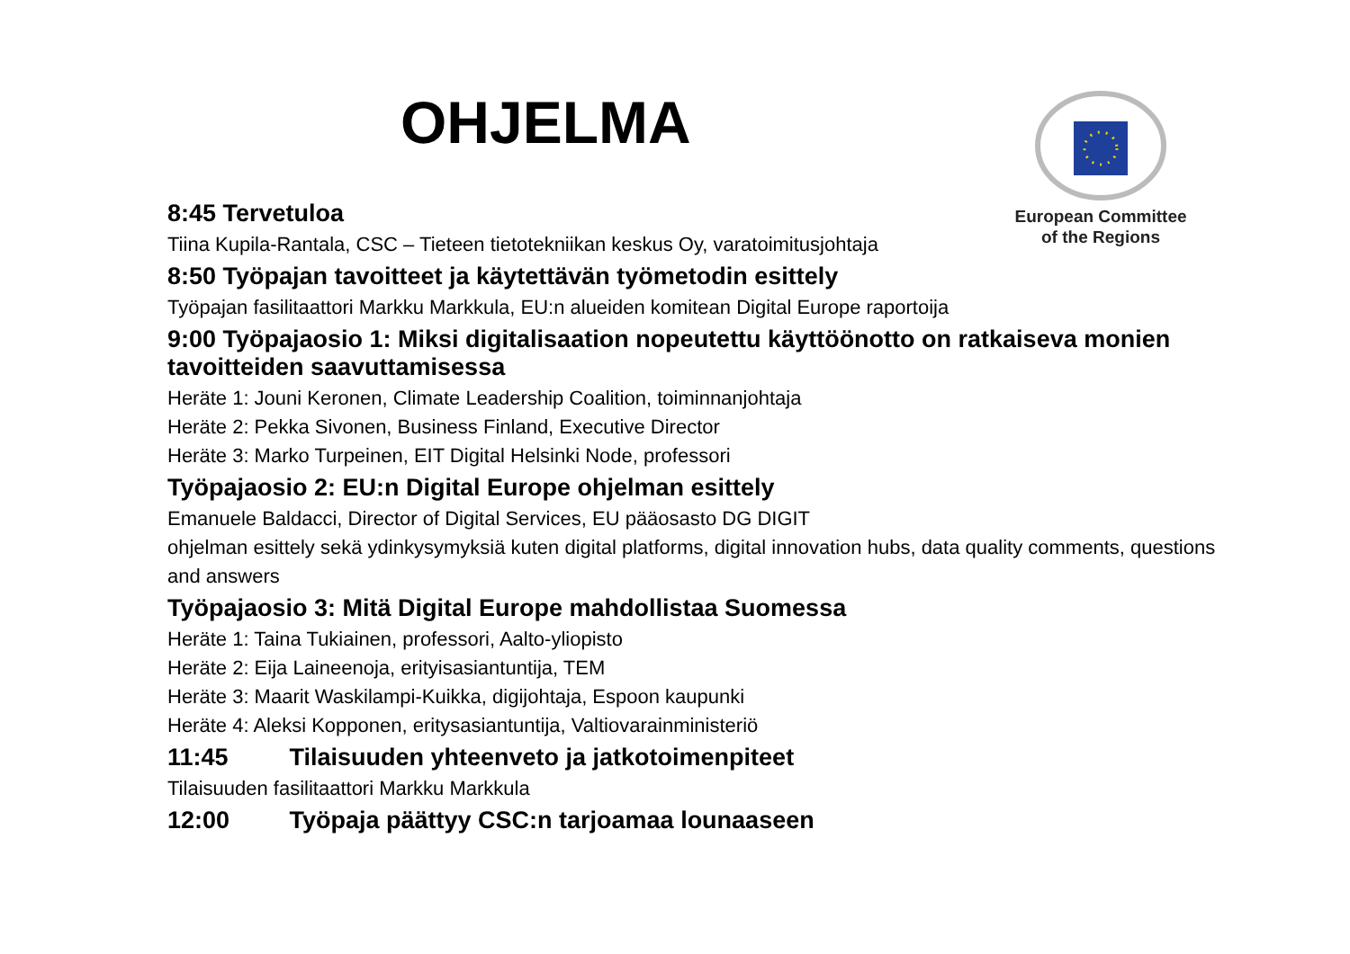OHJELMA
European Committee
of the Regions
8:45 Tervetuloa
Tiina Kupila-Rantala, CSC – Tieteen tietotekniikan keskus Oy, varatoimitusjohtaja
8:50 Työpajan tavoitteet ja käytettävän työmetodin esittely
Työpajan fasilitaattori Markku Markkula, EU:n alueiden komitean Digital Europe raportoija
9:00 Työpajaosio 1: Miksi digitalisaation nopeutettu käyttöönotto on ratkaiseva monien tavoitteiden saavuttamisessa
Heräte 1: Jouni Keronen, Climate Leadership Coalition, toiminnanjohtaja
Heräte 2: Pekka Sivonen, Business Finland, Executive Director
Heräte 3: Marko Turpeinen, EIT Digital Helsinki Node, professori
Työpajaosio 2: EU:n Digital Europe ohjelman esittely
Emanuele Baldacci, Director of Digital Services, EU pääosasto DG DIGIT
ohjelman esittely sekä ydinkysymyksiä kuten digital platforms, digital innovation hubs, data quality comments, questions and answers
Työpajaosio 3: Mitä Digital Europe mahdollistaa Suomessa
Heräte 1: Taina Tukiainen, professori, Aalto-yliopisto
Heräte 2: Eija Laineenoja, erityisasiantuntija, TEM
Heräte 3: Maarit Waskilampi-Kuikka, digijohtaja, Espoon kaupunki
Heräte 4: Aleksi Kopponen, eritysasiantuntija, Valtiovarainministeriö
11:45 Tilaisuuden yhteenveto ja jatkotoimenpiteet
Tilaisuuden fasilitaattori Markku Markkula
12:00 Työpaja päättyy CSC:n tarjoamaa lounaaseen